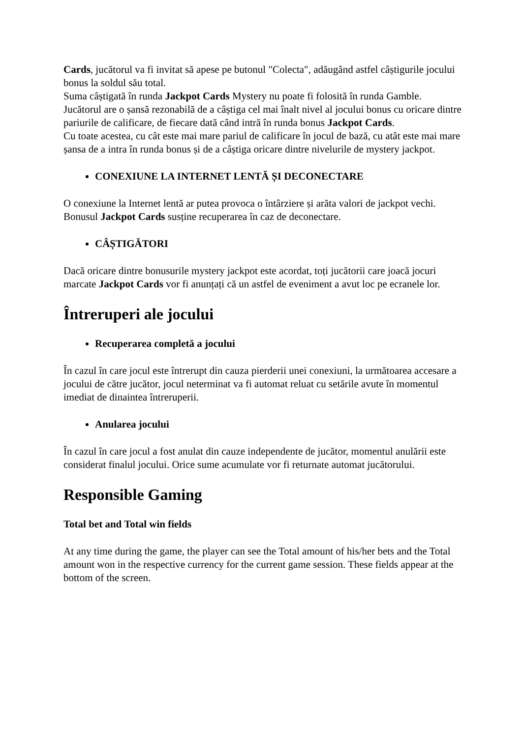Cards, jucătorul va fi invitat să apese pe butonul "Colecta", adăugând astfel câștigurile jocului bonus la soldul său total.
Suma câștigată în runda Jackpot Cards Mystery nu poate fi folosită în runda Gamble.
Jucătorul are o șansă rezonabilă de a câștiga cel mai înalt nivel al jocului bonus cu oricare dintre pariurile de calificare, de fiecare dată când intră în runda bonus Jackpot Cards.
Cu toate acestea, cu cât este mai mare pariul de calificare în jocul de bază, cu atât este mai mare șansa de a intra în runda bonus și de a câștiga oricare dintre nivelurile de mystery jackpot.
CONEXIUNE LA INTERNET LENTĂ ȘI DECONECTARE
O conexiune la Internet lentă ar putea provoca o întârziere și arăta valori de jackpot vechi.
Bonusul Jackpot Cards susține recuperarea în caz de deconectare.
CÂȘTIGĂTORI
Dacă oricare dintre bonusurile mystery jackpot este acordat, toți jucătorii care joacă jocuri marcate Jackpot Cards vor fi anunțați că un astfel de eveniment a avut loc pe ecranele lor.
Întreruperi ale jocului
Recuperarea completă a jocului
În cazul în care jocul este întrerupt din cauza pierderii unei conexiuni, la următoarea accesare a jocului de către jucător, jocul neterminat va fi automat reluat cu setările avute în momentul imediat de dinaintea întreruperii.
Anularea jocului
În cazul în care jocul a fost anulat din cauze independente de jucător, momentul anulării este considerat finalul jocului. Orice sume acumulate vor fi returnate automat jucătorului.
Responsible Gaming
Total bet and Total win fields
At any time during the game, the player can see the Total amount of his/her bets and the Total amount won in the respective currency for the current game session. These fields appear at the bottom of the screen.